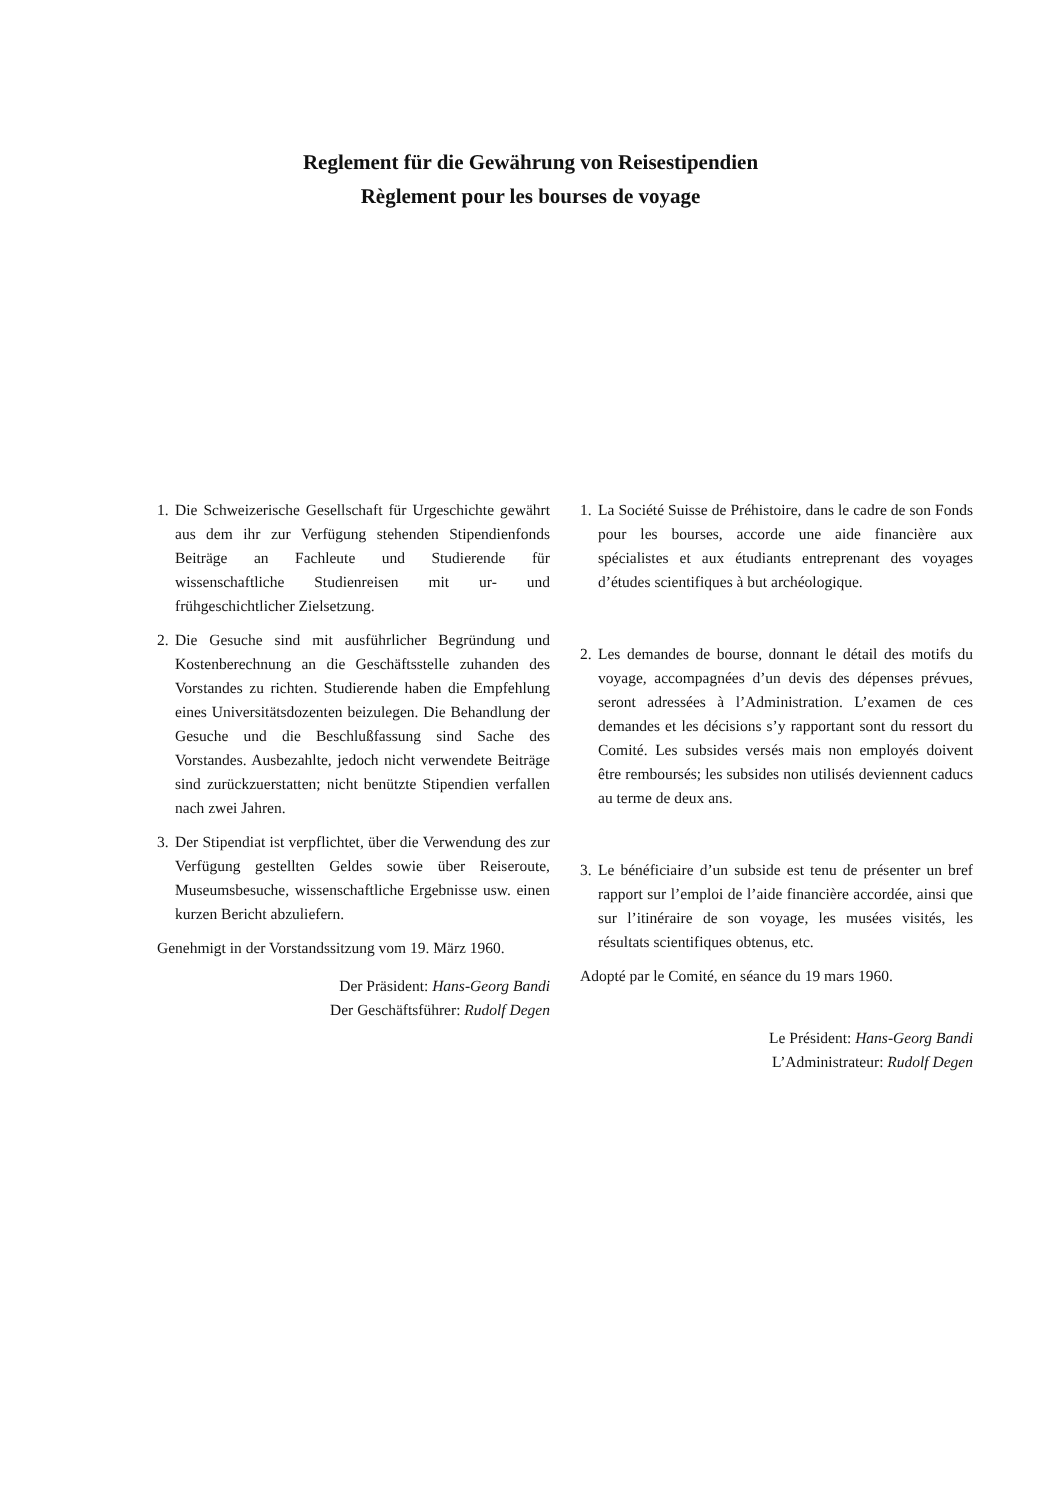Reglement für die Gewährung von Reisestipendien
Règlement pour les bourses de voyage
1. Die Schweizerische Gesellschaft für Urgeschichte gewährt aus dem ihr zur Verfügung stehenden Stipendienfonds Beiträge an Fachleute und Studierende für wissenschaftliche Studienreisen mit ur- und frühgeschichtlicher Zielsetzung.
2. Die Gesuche sind mit ausführlicher Begründung und Kostenberechnung an die Geschäftsstelle zuhanden des Vorstandes zu richten. Studierende haben die Empfehlung eines Universitätsdozenten beizulegen. Die Behandlung der Gesuche und die Beschlußfassung sind Sache des Vorstandes. Ausbezahlte, jedoch nicht verwendete Beiträge sind zurückzuerstatten; nicht benützte Stipendien verfallen nach zwei Jahren.
3. Der Stipendiat ist verpflichtet, über die Verwendung des zur Verfügung gestellten Geldes sowie über Reiseroute, Museumsbesuche, wissenschaftliche Ergebnisse usw. einen kurzen Bericht abzuliefern.
Genehmigt in der Vorstandssitzung vom 19. März 1960.
Der Präsident: Hans-Georg Bandi
Der Geschäftsführer: Rudolf Degen
1. La Société Suisse de Préhistoire, dans le cadre de son Fonds pour les bourses, accorde une aide financière aux spécialistes et aux étudiants entreprenant des voyages d’études scientifiques à but archéologique.
2. Les demandes de bourse, donnant le détail des motifs du voyage, accompagnées d’un devis des dépenses prévues, seront adressées à l’Administration. L’examen de ces demandes et les décisions s’y rapportant sont du ressort du Comité. Les subsides versés mais non employés doivent être remboursés; les subsides non utilisés deviennent caducs au terme de deux ans.
3. Le bénéficiaire d’un subside est tenu de présenter un bref rapport sur l’emploi de l’aide financière accordée, ainsi que sur l’itinéraire de son voyage, les musées visités, les résultats scientifiques obtenus, etc.
Adopté par le Comité, en séance du 19 mars 1960.
Le Président: Hans-Georg Bandi
L’Administrateur: Rudolf Degen